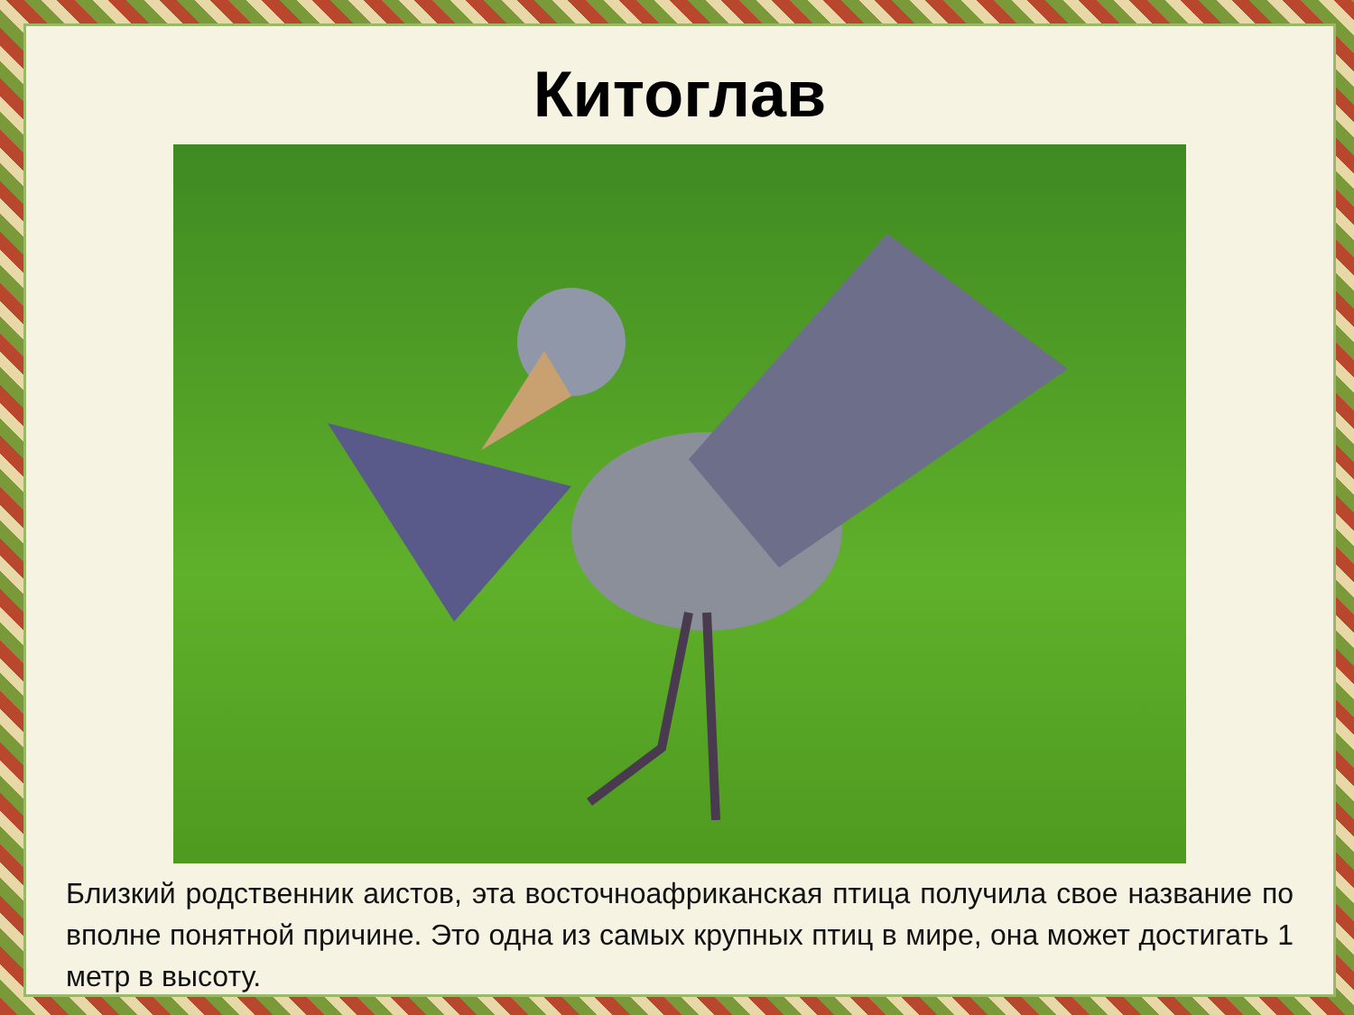Китоглав
Близкий родственник аистов, эта восточноафриканская птица получила свое название по вполне понятной причине. Это одна из самых крупных птиц в мире, она может достигать 1 метр в высоту.